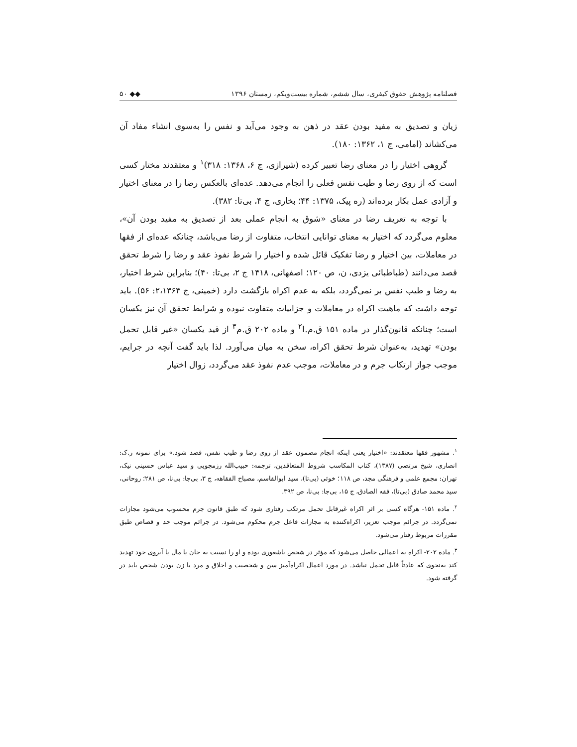فصلنامه پژوهش حقوق کیفری، سال ششم، شماره بیست‌ویکم، زمستان ۱۳۹۶ ◆◆ ۵۰
زیان و تصدیق به مفید بودن عقد در ذهن به وجود می‌آید و نفس را به‌سوی انشاء مفاد آن می‌کشاند (امامی، ج ۱، ۱۳۶۲: ۱۸۰).
گروهی اختیار را در معنای رضا تعبیر کرده (شیرازی، ج ۶، ۱۳۶۸: ۳۱۸)<sup>۱</sup> و معتقدند مختار کسی است که از روی رضا و طیب نفس فعلی را انجام می‌دهد. عده‌ای بالعکس رضا را در معنای اختیار و آزادی عمل بکار برده‌اند (ره پیک، ۱۳۷۵: ۴۴؛ بخاری، ج ۴، بی‌تا: ۳۸۲).
با توجه به تعریف رضا در معنای «شوق به انجام عملی بعد از تصدیق به مفید بودن آن»، معلوم می‌گردد که اختیار به معنای توانایی انتخاب، متفاوت از رضا می‌باشد، چنانکه عده‌ای از فقها در معاملات، بین اختیار و رضا تفکیک قائل شده و اختیار را شرط نفوذ عقد و رضا را شرط تحقق قصد می‌دانند (طباطبائی یزدی، ن، ص ۱۲۰؛ اصفهانی، ۱۴۱۸ ج ۲، بی‌تا: ۴۰)؛ بنابراین شرط اختیار، به رضا و طیب نفس بر نمی‌گردد، بلکه به عدم اکراه بازگشت دارد (خمینی، ج ۲،۱۳۶۴: ۵۶). باید توجه داشت که ماهیت اکراه در معاملات و جزاییات متفاوت نبوده و شرایط تحقق آن نیز یکسان است؛ چنانکه قانون‌گذار در ماده ۱۵۱ ق.م.ا<sup>۲</sup> و ماده ۲۰۲ ق.م<sup>۳</sup> از قید یکسان «غیر قابل تحمل بودن» تهدید، به‌عنوان شرط تحقق اکراه، سخن به میان می‌آورد. لذا باید گفت آنچه در جرایم، موجب جواز ارتکاب جرم و در معاملات، موجب عدم نفوذ عقد می‌گردد، زوال اختیار
<sup>۱</sup>. مشهور فقها معتقدند: «اختیار یعنی اینکه انجام مضمون عقد از روی رضا و طیب نفس، قصد شود.» برای نمونه ر.ک: انصاری، شیخ مرتضی (۱۳۸۷)، کتاب المکاسب شروط المتعاقدین، ترجمه: حبیب‌الله رزمجویی و سید عباس حسینی نیک، تهران: مجمع علمی و فرهنگی مجد، ص ۱۱۸؛ خوئی (بی‌تا)، سید ابوالقاسم، مصباح الفقاهه، ج ۳، بی‌جا: بی‌نا، ص ۲۸۱؛ روحانی، سید محمد صادق (بی‌تا)، فقه الصادق، ج ۱۵، بی‌جا: بی‌نا، ص ۳۹۲.
<sup>۲</sup>. ماده ۱۵۱- هرگاه کسی بر اثر اکراه غیرقابل تحمل مرتکب رفتاری شود که طبق قانون جرم محسوب می‌شود مجازات نمی‌گردد. در جرائم موجب تعزیر، اکراه‌کننده به مجازات فاعل جرم محکوم می‌شود. در جرائم موجب حد و قصاص طبق مقررات مربوط رفتار می‌شود.
<sup>۳</sup>. ماده ۲۰۲- اکراه به اعمالی حاصل می‌شود که مؤثر در شخص باشعوری بوده و او را نسبت به جان یا مال یا آبروی خود تهدید کند به‌نحوی که عادتاً قابل تحمل نباشد. در مورد اعمال اکراه‌آمیز سن و شخصیت و اخلاق و مرد یا زن بودن شخص باید در گرفته شود.